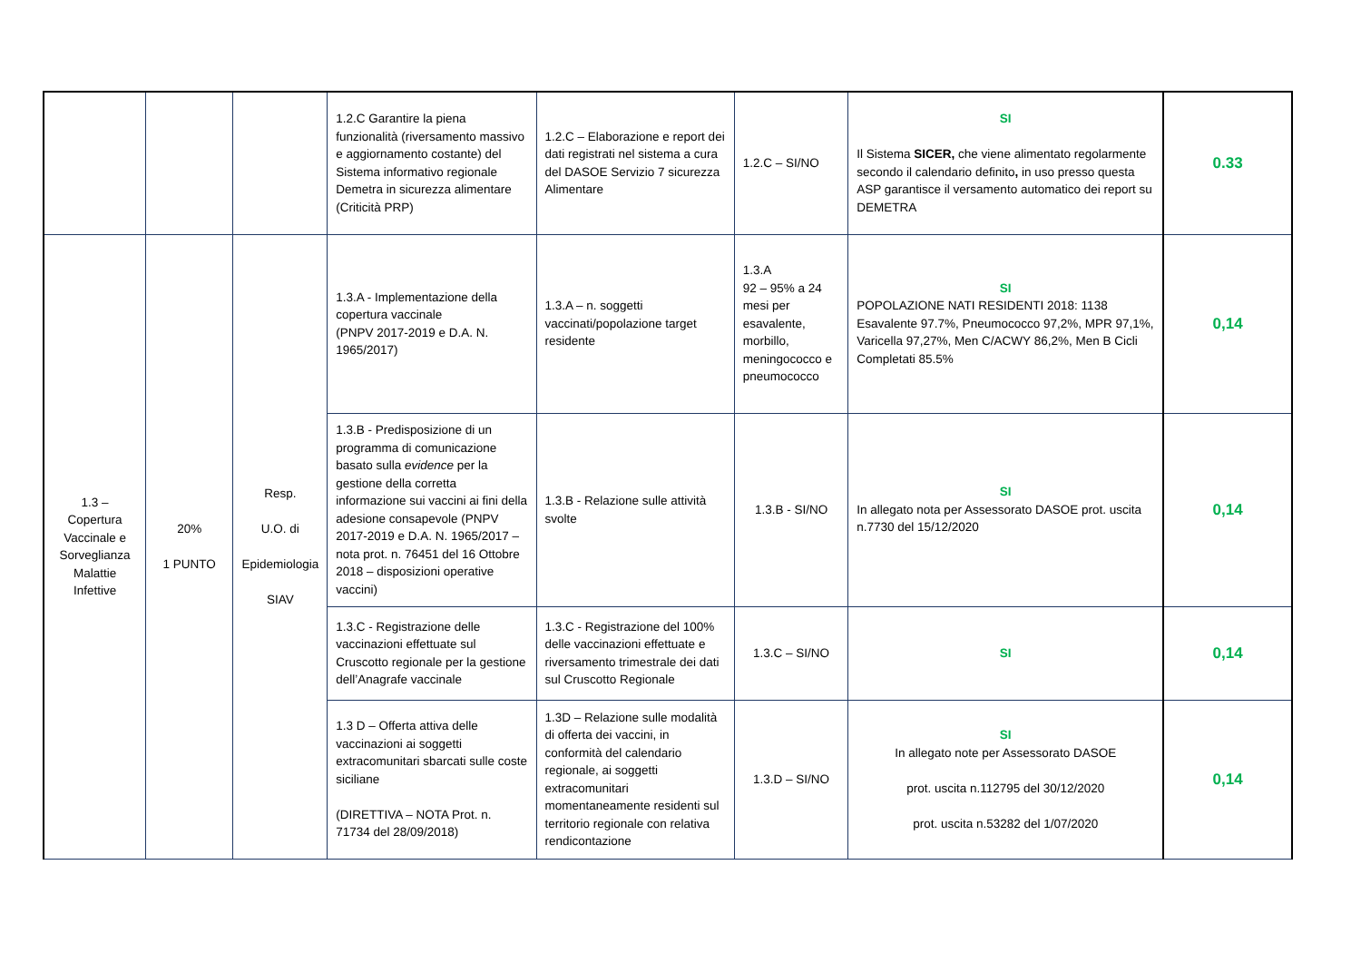| | | | 1.2.C Garantire la piena funzionalità (riversamento massivo e aggiornamento costante) del Sistema informativo regionale Demetra in sicurezza alimentare (Criticità PRP) | 1.2.C – Elaborazione e report dei dati registrati nel sistema a cura del DASOE Servizio 7 sicurezza Alimentare | 1.2.C – SI/NO | SI Il Sistema SICER, che viene alimentato regolarmente secondo il calendario definito , in uso presso questa ASP garantisce il versamento automatico dei report su DEMETRA | 0.33 |
| 1.3 – Copertura Vaccinale e Sorveglianza Malattie Infettive | 20% 1 PUNTO | Resp. U.O. di Epidemiologia SIAV | 1.3.A - Implementazione della copertura vaccinale (PNPV 2017-2019 e D.A. N. 1965/2017) | 1.3.A – n. soggetti vaccinati/popolazione target residente | 1.3.A 92 – 95% a 24 mesi per esavalente, morbillo, meningococco e pneumococco | SI POPOLAZIONE NATI RESIDENTI 2018: 1138 Esavalente 97.7%, Pneumococco 97,2%, MPR 97,1%, Varicella 97,27%, Men C/ACWY 86,2%, Men B Cicli Completati 85.5% | 0,14 |
| | | | 1.3.B - Predisposizione di un programma di comunicazione basato sulla evidence per la gestione della corretta informazione sui vaccini ai fini della adesione consapevole (PNPV 2017-2019 e D.A. N. 1965/2017 – nota prot. n. 76451 del 16 Ottobre 2018 – disposizioni operative vaccini) | 1.3.B - Relazione sulle attività svolte | 1.3.B - SI/NO | SI In allegato nota per Assessorato DASOE prot. uscita n.7730 del 15/12/2020 | 0,14 |
| | | | 1.3.C - Registrazione delle vaccinazioni effettuate sul Cruscotto regionale per la gestione dell’Anagrafe vaccinale | 1.3.C - Registrazione del 100% delle vaccinazioni effettuate e riversamento trimestrale dei dati sul Cruscotto Regionale | 1.3.C – SI/NO | SI | 0,14 |
| | | | 1.3 D – Offerta attiva delle vaccinazioni ai soggetti extracomunitari sbarcati sulle coste siciliane (DIRETTIVA – NOTA Prot. n. 71734 del 28/09/2018) | 1.3D – Relazione sulle modalità di offerta dei vaccini, in conformità del calendario regionale, ai soggetti extracomunitari momentaneamente residenti sul territorio regionale con relativa rendicontazione | 1.3.D – SI/NO | SI In allegato note per Assessorato DASOE prot. uscita n.112795 del 30/12/2020 prot. uscita n.53282 del 1/07/2020 | 0,14 |